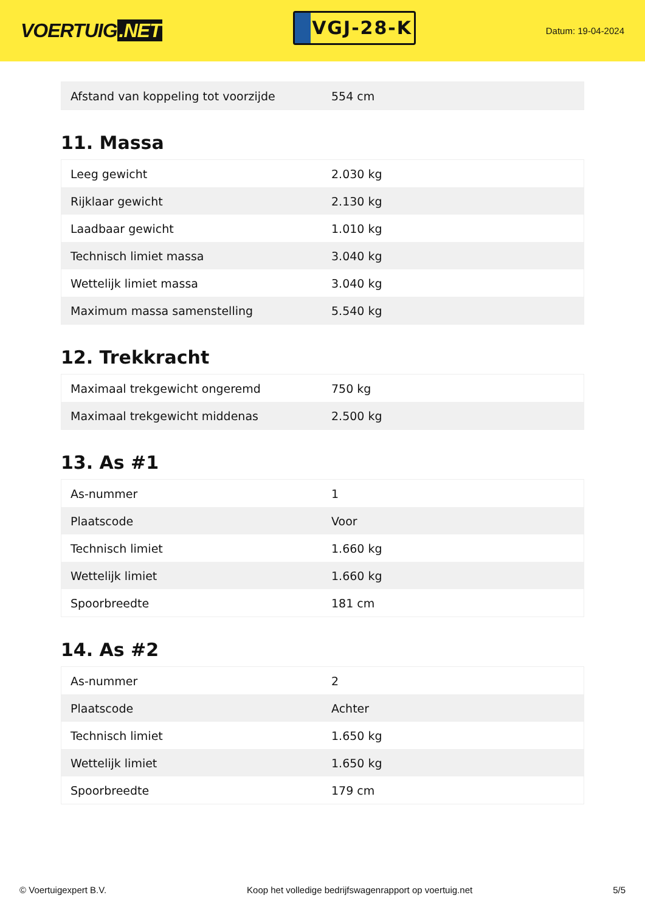VOERTUIG.NET
VGJ-28-K
Datum: 19-04-2024
| Afstand van koppeling tot voorzijde | 554 cm |
11. Massa
| Leeg gewicht | 2.030 kg |
| Rijklaar gewicht | 2.130 kg |
| Laadbaar gewicht | 1.010 kg |
| Technisch limiet massa | 3.040 kg |
| Wettelijk limiet massa | 3.040 kg |
| Maximum massa samenstelling | 5.540 kg |
12. Trekkracht
| Maximaal trekgewicht ongeremd | 750 kg |
| Maximaal trekgewicht middenas | 2.500 kg |
13. As #1
| As-nummer | 1 |
| Plaatscode | Voor |
| Technisch limiet | 1.660 kg |
| Wettelijk limiet | 1.660 kg |
| Spoorbreedte | 181 cm |
14. As #2
| As-nummer | 2 |
| Plaatscode | Achter |
| Technisch limiet | 1.650 kg |
| Wettelijk limiet | 1.650 kg |
| Spoorbreedte | 179 cm |
© Voertuigexpert B.V. Koop het volledige bedrijfswagenrapport op voertuig.net 5/5